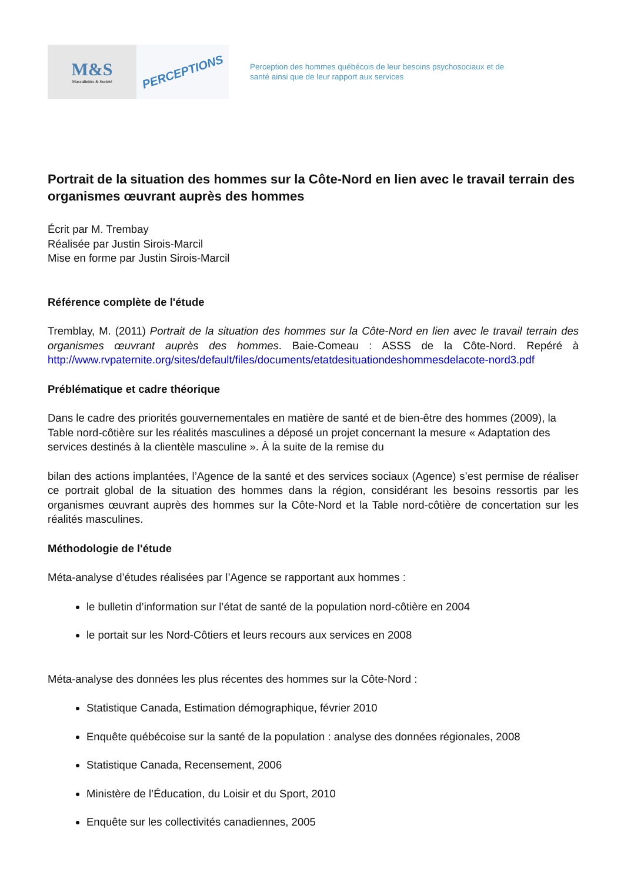M&S
Masculinités & Société
PERCEPTIONS
Perception des hommes québécois de leur besoins psychosociaux et de
santé ainsi que de leur rapport aux services
Portrait de la situation des hommes sur la Côte-Nord en lien avec le travail terrain des organismes œuvrant auprès des hommes
Écrit par M. Trembay
Réalisée par Justin Sirois-Marcil
Mise en forme par Justin Sirois-Marcil
Référence complète de l'étude
Tremblay, M. (2011) Portrait de la situation des hommes sur la Côte-Nord en lien avec le travail terrain des organismes œuvrant auprès des hommes. Baie-Comeau : ASSS de la Côte-Nord. Repéré à http://www.rvpaternite.org/sites/default/files/documents/etatdesituationdeshommesdelacote-nord3.pdf
Préblématique et cadre théorique
Dans le cadre des priorités gouvernementales en matière de santé et de bien-être des hommes (2009), la Table nord-côtière sur les réalités masculines a déposé un projet concernant la mesure « Adaptation des services destinés à la clientèle masculine ». À la suite de la remise du
bilan des actions implantées, l’Agence de la santé et des services sociaux (Agence) s’est permise de réaliser ce portrait global de la situation des hommes dans la région, considérant les besoins ressortis par les organismes œuvrant auprès des hommes sur la Côte-Nord et la Table nord-côtière de concertation sur les réalités masculines.
Méthodologie de l'étude
Méta-analyse d’études réalisées par l’Agence se rapportant aux hommes :
le bulletin d’information sur l’état de santé de la population nord-côtière en 2004
le portait sur les Nord-Côtiers et leurs recours aux services en 2008
Méta-analyse des données les plus récentes des hommes sur la Côte-Nord :
Statistique Canada, Estimation démographique, février 2010
Enquête québécoise sur la santé de la population : analyse des données régionales, 2008
Statistique Canada, Recensement, 2006
Ministère de l’Éducation, du Loisir et du Sport, 2010
Enquête sur les collectivités canadiennes, 2005